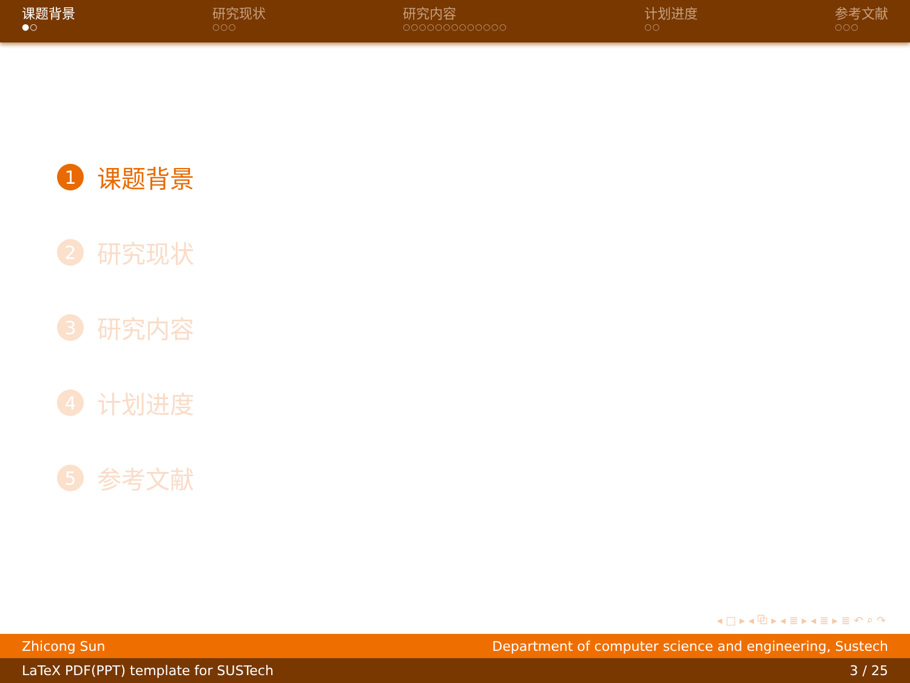课题背景
●○
研究现状
○○○
研究内容
○○○○○○○○○○○○○
计划进度
○○
参考文献
○○○
1 课题背景
2 研究现状
3 研究内容
4 计划进度
5 参考文献
◂ □ ▸ ◂ ⧉ ▸ ◂ ≣ ▸ ◂ ≣ ▸ ≣ ↶ ⌕ ↷
Zhicong Sun Department of computer science and engineering, Sustech
LaTeX PDF(PPT) template for SUSTech 3 / 25